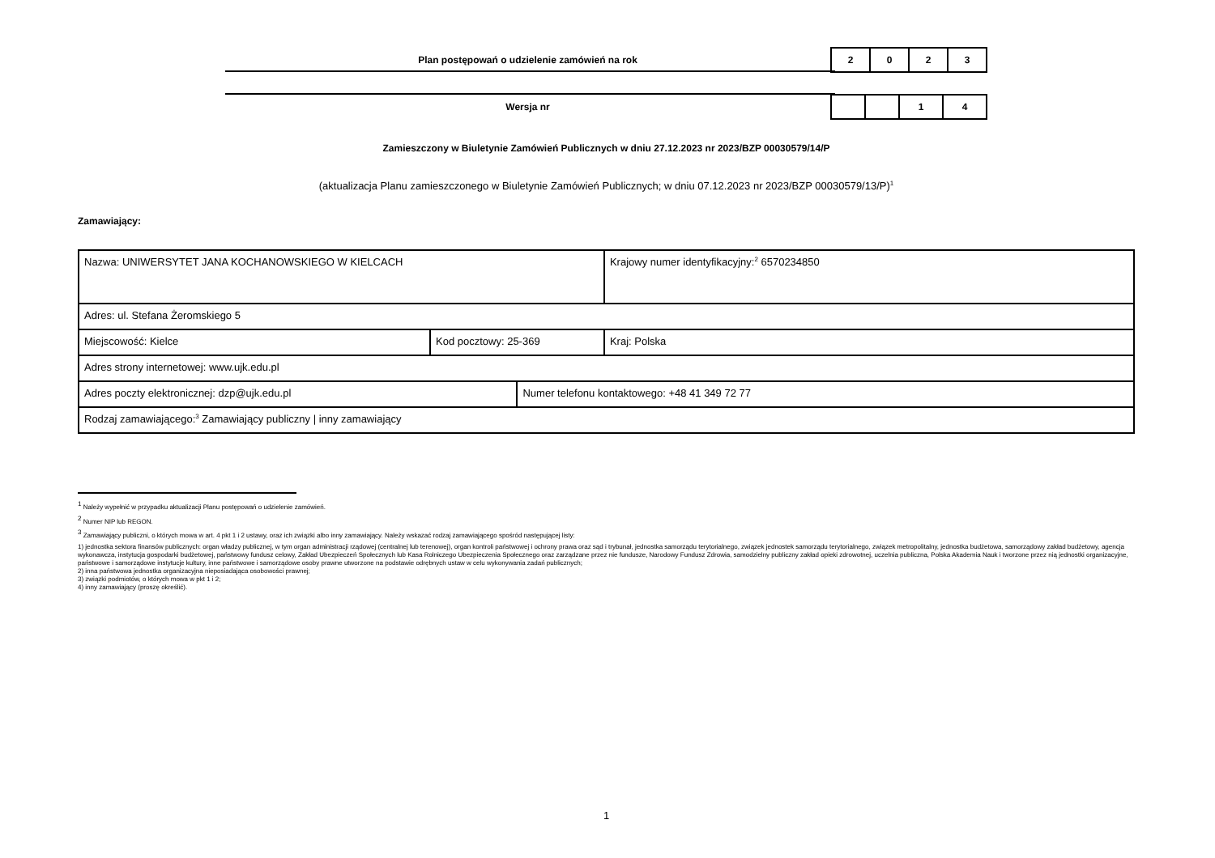Plan postępowań o udzielenie zamówień na rok
| 2 | 0 | 2 | 3 |
Wersja nr
| | | 1 | 4 |
Zamieszczony w Biuletynie Zamówień Publicznych w dniu 27.12.2023 nr 2023/BZP 00030579/14/P
(aktualizacja Planu zamieszczonego w Biuletynie Zamówień Publicznych; w dniu 07.12.2023 nr 2023/BZP 00030579/13/P)<sup>1</sup>
Zamawiający:
| Nazwa: UNIWERSYTET JANA KOCHANOWSKIEGO W KIELCACH | | | Krajowy numer identyfikacyjny:<sup>2</sup> 6570234850 |
| Adres: ul. Stefana Żeromskiego 5 | | | |
| Miejscowość: Kielce | Kod pocztowy: 25-369 | | Kraj: Polska |
| Adres strony internetowej: www.ujk.edu.pl | | | |
| Adres poczty elektronicznej: dzp@ujk.edu.pl | | Numer telefonu kontaktowego: +48 41 349 72 77 | |
| Rodzaj zamawiającego:<sup>3</sup> Zamawiający publiczny / inny zamawiający | | | |
<sup>1</sup> Należy wypełnić w przypadku aktualizacji Planu postępowań o udzielenie zamówień.
<sup>2</sup> Numer NIP lub REGON.
<sup>3</sup> Zamawiający publiczni, o których mowa w art. 4 pkt 1 i 2 ustawy, oraz ich związki albo inny zamawiający. Należy wskazać rodzaj zamawiającego spośród następującej listy:
1) jednostka sektora finansów publicznych: organ władzy publicznej, w tym organ administracji rządowej (centralnej lub terenowej), organ kontroli państwowej i ochrony prawa oraz sąd i trybunał, jednostka samorządu terytorialnego, związek jednostek samorządu terytorialnego, związek metropolitalny, jednostka budżetowa, samorządowy zakład budżetowy, agencja wykonawcza, instytucja gospodarki budżetowej, państwowy fundusz celowy, Zakład Ubezpieczeń Społecznych lub Kasa Rolniczego Ubezpieczenia Społecznego oraz zarządzane przez nie fundusze, Narodowy Fundusz Zdrowia, samodzielny publiczny zakład opieki zdrowotnej, uczelnia publiczna, Polska Akademia Nauk i tworzone przez nią jednostki organizacyjne, państwowe i samorządowe instytucje kultury, inne państwowe i samorządowe osoby prawne utworzone na podstawie odrębnych ustaw w celu wykonywania zadań publicznych;
2) inna państwowa jednostka organizacyjna nieposiadająca osobowości prawnej;
3) związki podmiotów, o których mowa w pkt 1 i 2;
4) inny zamawiający (proszę określić).
1